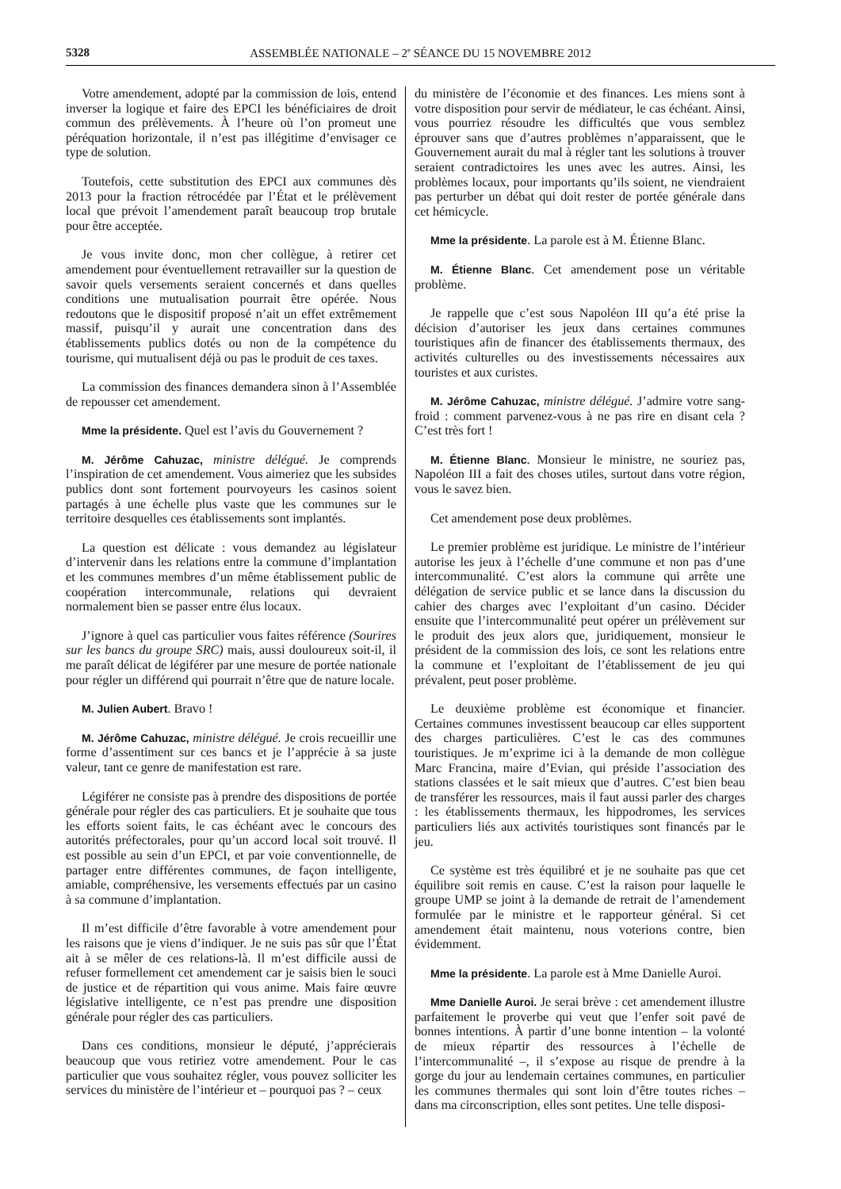5328 ASSEMBLÉE NATIONALE – 2<sup>e</sup> SÉANCE DU 15 NOVEMBRE 2012
Votre amendement, adopté par la commission de lois, entend inverser la logique et faire des EPCI les bénéficiaires de droit commun des prélèvements. À l’heure où l’on promeut une péréquation horizontale, il n’est pas illégitime d’envisager ce type de solution.
Toutefois, cette substitution des EPCI aux communes dès 2013 pour la fraction rétrocédée par l’État et le prélèvement local que prévoit l’amendement paraît beaucoup trop brutale pour être acceptée.
Je vous invite donc, mon cher collègue, à retirer cet amendement pour éventuellement retravailler sur la question de savoir quels versements seraient concernés et dans quelles conditions une mutualisation pourrait être opérée. Nous redoutons que le dispositif proposé n’ait un effet extrêmement massif, puisqu’il y aurait une concentration dans des établissements publics dotés ou non de la compétence du tourisme, qui mutualisent déjà ou pas le produit de ces taxes.
La commission des finances demandera sinon à l’Assemblée de repousser cet amendement.
Mme la présidente. Quel est l’avis du Gouvernement ?
M. Jérôme Cahuzac, ministre délégué. Je comprends l’inspiration de cet amendement. Vous aimeriez que les subsides publics dont sont fortement pourvoyeurs les casinos soient partagés à une échelle plus vaste que les communes sur le territoire desquelles ces établissements sont implantés.
La question est délicate : vous demandez au législateur d’intervenir dans les relations entre la commune d’implantation et les communes membres d’un même établissement public de coopération intercommunale, relations qui devraient normalement bien se passer entre élus locaux.
J’ignore à quel cas particulier vous faites référence (Sourires sur les bancs du groupe SRC) mais, aussi douloureux soit-il, il me paraît délicat de légiférer par une mesure de portée nationale pour régler un différend qui pourrait n’être que de nature locale.
M. Julien Aubert. Bravo !
M. Jérôme Cahuzac, ministre délégué. Je crois recueillir une forme d’assentiment sur ces bancs et je l’apprécie à sa juste valeur, tant ce genre de manifestation est rare.
Légiférer ne consiste pas à prendre des dispositions de portée générale pour régler des cas particuliers. Et je souhaite que tous les efforts soient faits, le cas échéant avec le concours des autorités préfectorales, pour qu’un accord local soit trouvé. Il est possible au sein d’un EPCI, et par voie conventionnelle, de partager entre différentes communes, de façon intelligente, amiable, compréhensive, les versements effectués par un casino à sa commune d’implantation.
Il m’est difficile d’être favorable à votre amendement pour les raisons que je viens d’indiquer. Je ne suis pas sûr que l’État ait à se mêler de ces relations-là. Il m’est difficile aussi de refuser formellement cet amendement car je saisis bien le souci de justice et de répartition qui vous anime. Mais faire œuvre législative intelligente, ce n’est pas prendre une disposition générale pour régler des cas particuliers.
Dans ces conditions, monsieur le député, j’apprécierais beaucoup que vous retiriez votre amendement. Pour le cas particulier que vous souhaitez régler, vous pouvez solliciter les services du ministère de l’intérieur et – pourquoi pas ? – ceux
du ministère de l’économie et des finances. Les miens sont à votre disposition pour servir de médiateur, le cas échéant. Ainsi, vous pourriez résoudre les difficultés que vous semblez éprouver sans que d’autres problèmes n’apparaissent, que le Gouvernement aurait du mal à régler tant les solutions à trouver seraient contradictoires les unes avec les autres. Ainsi, les problèmes locaux, pour importants qu’ils soient, ne viendraient pas perturber un débat qui doit rester de portée générale dans cet hémicycle.
Mme la présidente. La parole est à M. Étienne Blanc.
M. Étienne Blanc. Cet amendement pose un véritable problème.
Je rappelle que c’est sous Napoléon III qu’a été prise la décision d’autoriser les jeux dans certaines communes touristiques afin de financer des établissements thermaux, des activités culturelles ou des investissements nécessaires aux touristes et aux curistes.
M. Jérôme Cahuzac, ministre délégué. J’admire votre sang-froid : comment parvenez-vous à ne pas rire en disant cela ? C’est très fort !
M. Étienne Blanc. Monsieur le ministre, ne souriez pas, Napoléon III a fait des choses utiles, surtout dans votre région, vous le savez bien.
Cet amendement pose deux problèmes.
Le premier problème est juridique. Le ministre de l’intérieur autorise les jeux à l’échelle d’une commune et non pas d’une intercommunalité. C’est alors la commune qui arrête une délégation de service public et se lance dans la discussion du cahier des charges avec l’exploitant d’un casino. Décider ensuite que l’intercommunalité peut opérer un prélèvement sur le produit des jeux alors que, juridiquement, monsieur le président de la commission des lois, ce sont les relations entre la commune et l’exploitant de l’établissement de jeu qui prévalent, peut poser problème.
Le deuxième problème est économique et financier. Certaines communes investissent beaucoup car elles supportent des charges particulières. C’est le cas des communes touristiques. Je m’exprime ici à la demande de mon collègue Marc Francina, maire d’Evian, qui préside l’association des stations classées et le sait mieux que d’autres. C’est bien beau de transférer les ressources, mais il faut aussi parler des charges : les établissements thermaux, les hippodromes, les services particuliers liés aux activités touristiques sont financés par le jeu.
Ce système est très équilibré et je ne souhaite pas que cet équilibre soit remis en cause. C’est la raison pour laquelle le groupe UMP se joint à la demande de retrait de l’amendement formulée par le ministre et le rapporteur général. Si cet amendement était maintenu, nous voterions contre, bien évidemment.
Mme la présidente. La parole est à Mme Danielle Auroi.
Mme Danielle Auroi. Je serai brève : cet amendement illustre parfaitement le proverbe qui veut que l’enfer soit pavé de bonnes intentions. À partir d’une bonne intention – la volonté de mieux répartir des ressources à l’échelle de l’intercommunalité –, il s’expose au risque de prendre à la gorge du jour au lendemain certaines communes, en particulier les communes thermales qui sont loin d’être toutes riches – dans ma circonscription, elles sont petites. Une telle disposi-